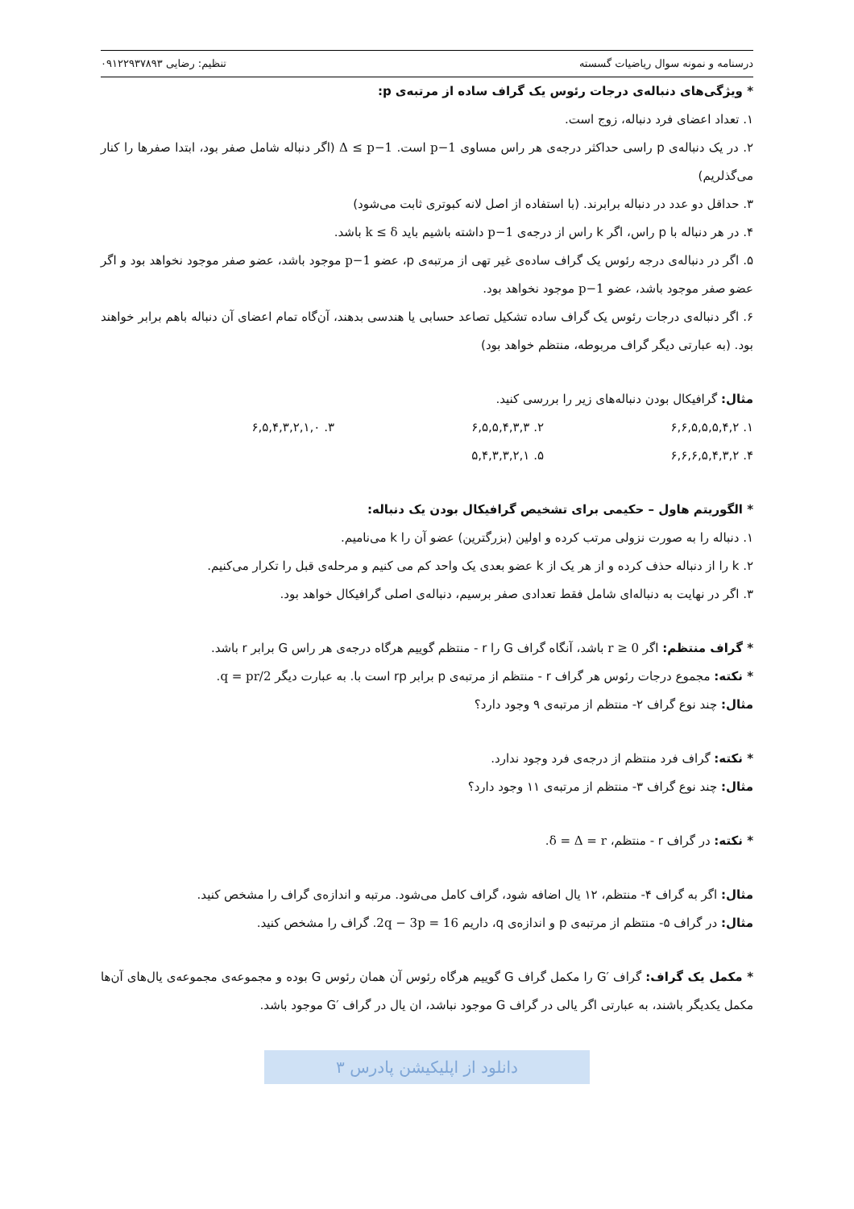درسنامه و نمونه سوال ریاضیات گسسته تنظیم: رضایی ۰۹۱۲۲۹۳۷۸۹۳
* ویژگی‌های دنباله‌ی درجات رئوس یک گراف ساده از مرتبه‌ی p:
۱. تعداد اعضای فرد دنباله، زوج است.
۲. در یک دنباله‌ی p راسی حداکثر درجه‌ی هر راس مساوی p−1 است. Δ ≤ p−1 (اگر دنباله شامل صفر بود، ابتدا صفرها را کنار می‌گذلریم)
۳. حداقل دو عدد در دنباله برابرند. (با استفاده از اصل لانه کبوتری ثابت می‌شود)
۴. در هر دنباله با p راس، اگر k راس از درجه‌ی p−1 داشته باشیم باید k ≤ δ باشد.
۵. اگر در دنباله‌ی درجه رئوس یک گراف ساده‌ی غیر تهی از مرتبه‌ی p، عضو p−1 موجود باشد، عضو صفر موجود نخواهد بود و اگر عضو صفر موجود باشد، عضو p−1 موجود نخواهد بود.
۶. اگر دنباله‌ی درجات رئوس یک گراف ساده تشکیل تصاعد حسابی یا هندسی بدهند، آن‌گاه تمام اعضای آن دنباله باهم برابر خواهند بود. (به عبارتی دیگر گراف مربوطه، منتظم خواهد بود)
مثال: گرافیکال بودن دنباله‌های زیر را بررسی کنید.
۱. ۶,۶,۵,۵,۵,۴,۲ ۲. ۶,۵,۵,۴,۳,۳ ۳. ۶,۵,۴,۳,۲,۱,۰
۴. ۶,۶,۶,۵,۴,۳,۲ ۵. ۵,۴,۳,۳,۲,۱
* الگوریتم هاول – حکیمی برای تشخیص گرافیکال بودن یک دنباله:
۱. دنباله را به صورت نزولی مرتب کرده و اولین (بزرگترین) عضو آن را k می‌نامیم.
۲. k را از دنباله حذف کرده و از هر یک از k عضو بعدی یک واحد کم می کنیم و مرحله‌ی قبل را تکرار می‌کنیم.
۳. اگر در نهایت به دنباله‌ای شامل فقط تعدادی صفر برسیم، دنباله‌ی اصلی گرافیکال خواهد بود.
* گراف منتظم: اگر r ≥ 0 باشد، آنگاه گراف G را r - منتظم گوییم هرگاه درجه‌ی هر راس G برابر r باشد.
* نکته: مجموع درجات رئوس هر گراف r - منتظم از مرتبه‌ی p برابر rp است با. به عبارت دیگر q = pr/2.
مثال: چند نوع گراف ۲- منتظم از مرتبه‌ی ۹ وجود دارد؟
* نکته: گراف فرد منتظم از درجه‌ی فرد وجود ندارد.
مثال: چند نوع گراف ۳- منتظم از مرتبه‌ی ۱۱ وجود دارد؟
* نکته: در گراف r - منتظم، δ = Δ = r.
مثال: اگر به گراف ۴- منتظم، ۱۲ یال اضافه شود، گراف کامل می‌شود. مرتبه و اندازه‌ی گراف را مشخص کنید.
مثال: در گراف ۵- منتظم از مرتبه‌ی p و اندازه‌ی q، داریم 2q − 3p = 16. گراف را مشخص کنید.
* مکمل یک گراف: گراف ′G را مکمل گراف G گوییم هرگاه رئوس آن همان رئوس G بوده و مجموعه‌ی مجموعه‌ی یال‌های آن‌ها مکمل یکدیگر باشند، به عبارتی اگر یالی در گراف G موجود نباشد، ان یال در گراف ′G موجود باشد.
دانلود از اپلیکیشن پادرس ۳